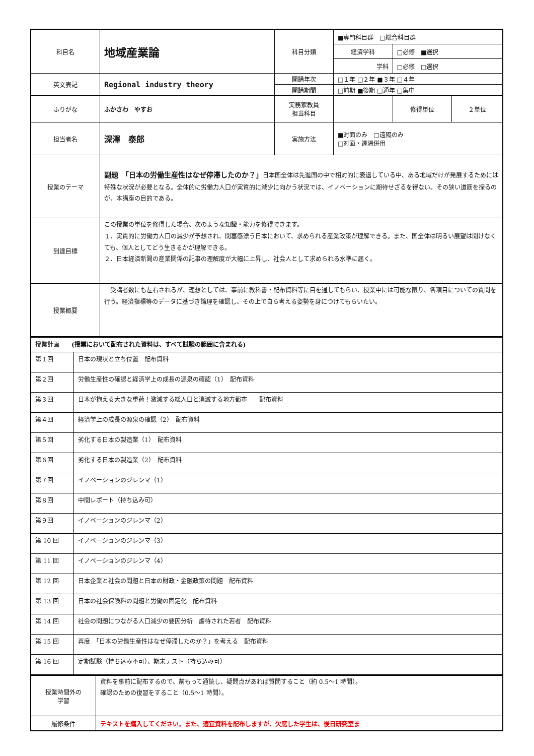| 科目名 | 地域産業論 | 科目分類 | ■専門科目群 □総合科目群 | | |
| | | | 経済学科 | □必修 ■選択 | |
| | | | 学科 | □必修 □選択 | |
| 英文表記 | Regional industry theory | 開講年次 | □１年 □２年 ■３年 □４年 | | |
| | | 開講期間 | □前期 ■後期 □通年 □集中 | | |
| ふりがな | ふかさわ やすお | 実務家教員 担当科目 | | 修得単位 | ２単位 |
| 担当者名 | 深澤 泰郎 | 実施方法 | ■対面のみ □遠隔のみ □対面・遠隔併用 | | |
| 授業のテーマ | 副題 「日本の労働生産性はなぜ停滞したのか？」 日本国全体は先進国の中で相対的に衰退している中、ある地域だけが発展するためには特殊な状況が必要となる。全体的に労働力人口が実質的に減少に向かう状況では、イノベーションに期待せざるを得ない。その狭い道筋を探るのが、本講座の目的である。 | | | | |
| 到達目標 | この授業の単位を修得した場合、次のような知識・能力を修得できます。 １．実質的に労働力人口の減少が予想され、閉塞感漂う日本において、求められる産業政策が理解できる。また、国全体は明るい展望は開けなくても、個人としてどう生きるかが理解できる。 ２．日本経済新聞の産業関係の記事の理解度が大幅に上昇し、社会人として求められる水準に届く。 | | | | |
| 授業概要 | 受講者数にも左右されるが、理想としては、事前に教科書・配布資料等に目を通してもらい、授業中には可能な限り、各項目についての質問を行う。経済指標等のデータに基づき論理を確認し、その上で自ら考える姿勢を身につけてもらいたい。 | | | | |
| 授業計画 (授業において配布された資料は、すべて試験の範囲に含まれる) | |
| 第１回 | 日本の現状と立ち位置 配布資料 |
| 第２回 | 労働生産性の確認と経済学上の成長の源泉の確認（1） 配布資料 |
| 第３回 | 日本が抱える大きな重荷！激減する総人口と消滅する地方都市 配布資料 |
| 第４回 | 経済学上の成長の源泉の確認（2） 配布資料 |
| 第５回 | 劣化する日本の製造業（1） 配布資料 |
| 第６回 | 劣化する日本の製造業（2） 配布資料 |
| 第７回 | イノベーションのジレンマ（1） |
| 第８回 | 中間レポート（持ち込み可） |
| 第９回 | イノベーションのジレンマ（2） |
| 第 10 回 | イノベーションのジレンマ（3） |
| 第 11 回 | イノベーションのジレンマ（4） |
| 第 12 回 | 日本企業と社会の問題と日本の財政・金融政策の問題 配布資料 |
| 第 13 回 | 日本の社会保険料の問題と労働の固定化 配布資料 |
| 第 14 回 | 社会の問題につながる人口減少の要因分析 虐待された若者 配布資料 |
| 第 15 回 | 再度 「日本の労働生産性はなぜ停滞したのか？」を考える 配布資料 |
| 第 16 回 | 定期試験（持ち込み不可）、期末テスト（持ち込み可） |
| 授業時間外の 学習 | 資料を事前に配布するので、前もって通読し、疑問点があれば質問すること（約 0.5～1 時間）。 確認のための復習をすること（0.5～1 時間）。 |
| 履修条件 | テキストを購入してください。また、適宜資料を配布しますが、欠席した学生は、後日研究室ま |